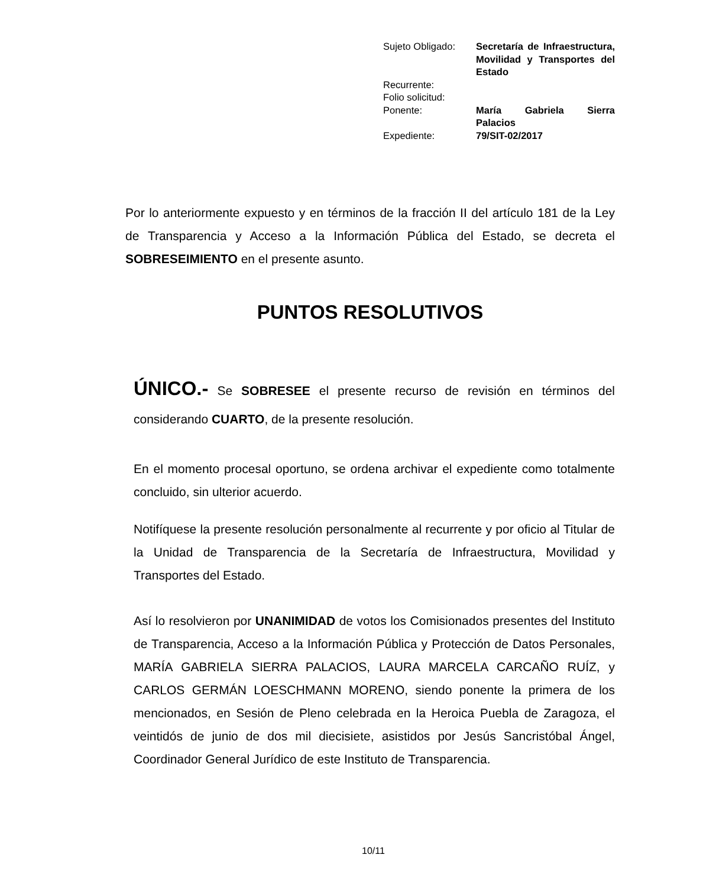| Sujeto Obligado: | Secretaría de Infraestructura, Movilidad y Transportes del Estado |
| Recurrente: | |
| Folio solicitud: | |
| Ponente: | María Gabriela Sierra Palacios |
| Expediente: | 79/SIT-02/2017 |
Por lo anteriormente expuesto y en términos de la fracción II del artículo 181 de la Ley de Transparencia y Acceso a la Información Pública del Estado, se decreta el SOBRESEIMIENTO en el presente asunto.
PUNTOS RESOLUTIVOS
ÚNICO.- Se SOBRESEE el presente recurso de revisión en términos del considerando CUARTO, de la presente resolución.
En el momento procesal oportuno, se ordena archivar el expediente como totalmente concluido, sin ulterior acuerdo.
Notifíquese la presente resolución personalmente al recurrente y por oficio al Titular de la Unidad de Transparencia de la Secretaría de Infraestructura, Movilidad y Transportes del Estado.
Así lo resolvieron por UNANIMIDAD de votos los Comisionados presentes del Instituto de Transparencia, Acceso a la Información Pública y Protección de Datos Personales, MARÍA GABRIELA SIERRA PALACIOS, LAURA MARCELA CARCAÑO RUÍZ, y CARLOS GERMÁN LOESCHMANN MORENO, siendo ponente la primera de los mencionados, en Sesión de Pleno celebrada en la Heroica Puebla de Zaragoza, el veintidós de junio de dos mil diecisiete, asistidos por Jesús Sancristóbal Ángel, Coordinador General Jurídico de este Instituto de Transparencia.
10/11